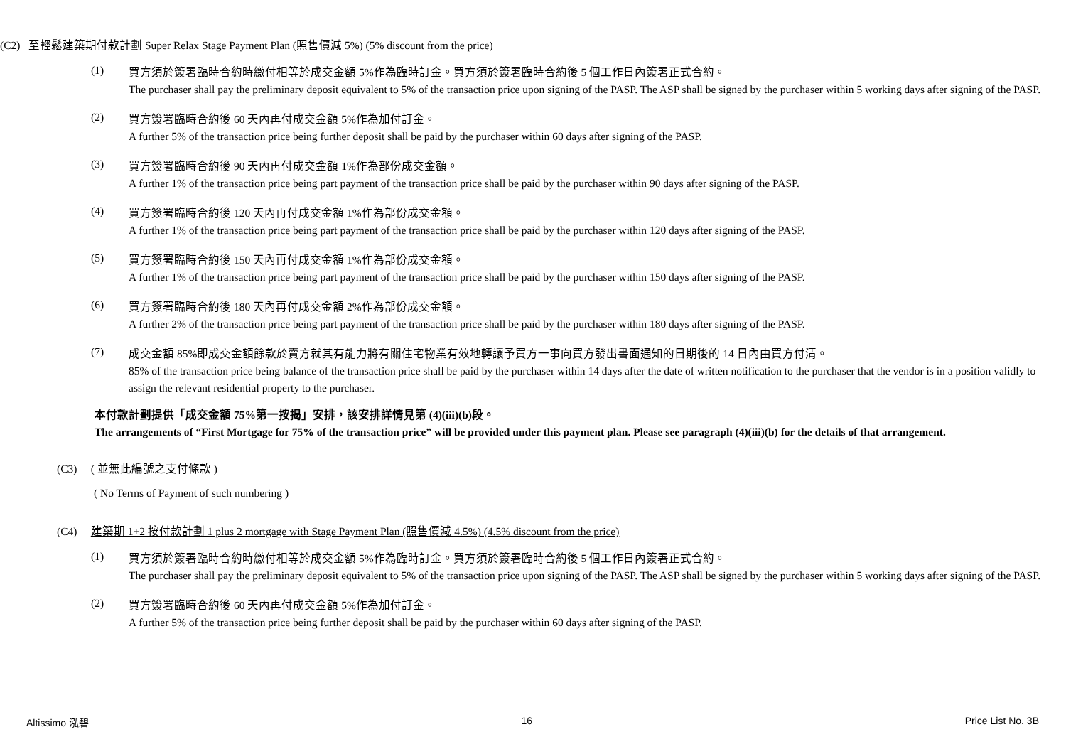(C2) 至輕鬆建築期付款計劃 Super Relax Stage Payment Plan (照售價減 5%) (5% discount from the price)
(1)
買方須於簽署臨時合約時繳付相等於成交金額 5%作為臨時訂金。買方須於簽署臨時合約後 5 個工作日內簽署正式合約。
The purchaser shall pay the preliminary deposit equivalent to 5% of the transaction price upon signing of the PASP. The ASP shall be signed by the purchaser within 5 working days after signing of the PASP.
(2)
買方簽署臨時合約後 60 天內再付成交金額 5%作為加付訂金。
A further 5% of the transaction price being further deposit shall be paid by the purchaser within 60 days after signing of the PASP.
(3)
買方簽署臨時合約後 90 天內再付成交金額 1%作為部份成交金額。
A further 1% of the transaction price being part payment of the transaction price shall be paid by the purchaser within 90 days after signing of the PASP.
(4)
買方簽署臨時合約後 120 天內再付成交金額 1%作為部份成交金額。
A further 1% of the transaction price being part payment of the transaction price shall be paid by the purchaser within 120 days after signing of the PASP.
(5)
買方簽署臨時合約後 150 天內再付成交金額 1%作為部份成交金額。
A further 1% of the transaction price being part payment of the transaction price shall be paid by the purchaser within 150 days after signing of the PASP.
(6)
買方簽署臨時合約後 180 天內再付成交金額 2%作為部份成交金額。
A further 2% of the transaction price being part payment of the transaction price shall be paid by the purchaser within 180 days after signing of the PASP.
(7)
成交金額 85%即成交金額餘款於賣方就其有能力將有關住宅物業有效地轉讓予買方一事向買方發出書面通知的日期後的 14 日內由買方付清。
85% of the transaction price being balance of the transaction price shall be paid by the purchaser within 14 days after the date of written notification to the purchaser that the vendor is in a position validly to assign the relevant residential property to the purchaser.
本付款計劃提供「成交金額 75%第一按揭」安排，該安排詳情見第 (4)(iii)(b)段。
The arrangements of “First Mortgage for 75% of the transaction price” will be provided under this payment plan. Please see paragraph (4)(iii)(b) for the details of that arrangement.
(C3) ( 並無此編號之支付條款 )
( No Terms of Payment of such numbering )
(C4) 建築期 1+2 按付款計劃 1 plus 2 mortgage with Stage Payment Plan (照售價減 4.5%) (4.5% discount from the price)
(1)
買方須於簽署臨時合約時繳付相等於成交金額 5%作為臨時訂金。買方須於簽署臨時合約後 5 個工作日內簽署正式合約。
The purchaser shall pay the preliminary deposit equivalent to 5% of the transaction price upon signing of the PASP. The ASP shall be signed by the purchaser within 5 working days after signing of the PASP.
(2)
買方簽署臨時合約後 60 天內再付成交金額 5%作為加付訂金。
A further 5% of the transaction price being further deposit shall be paid by the purchaser within 60 days after signing of the PASP.
Altissimo 泓碧 16 Price List No. 3B